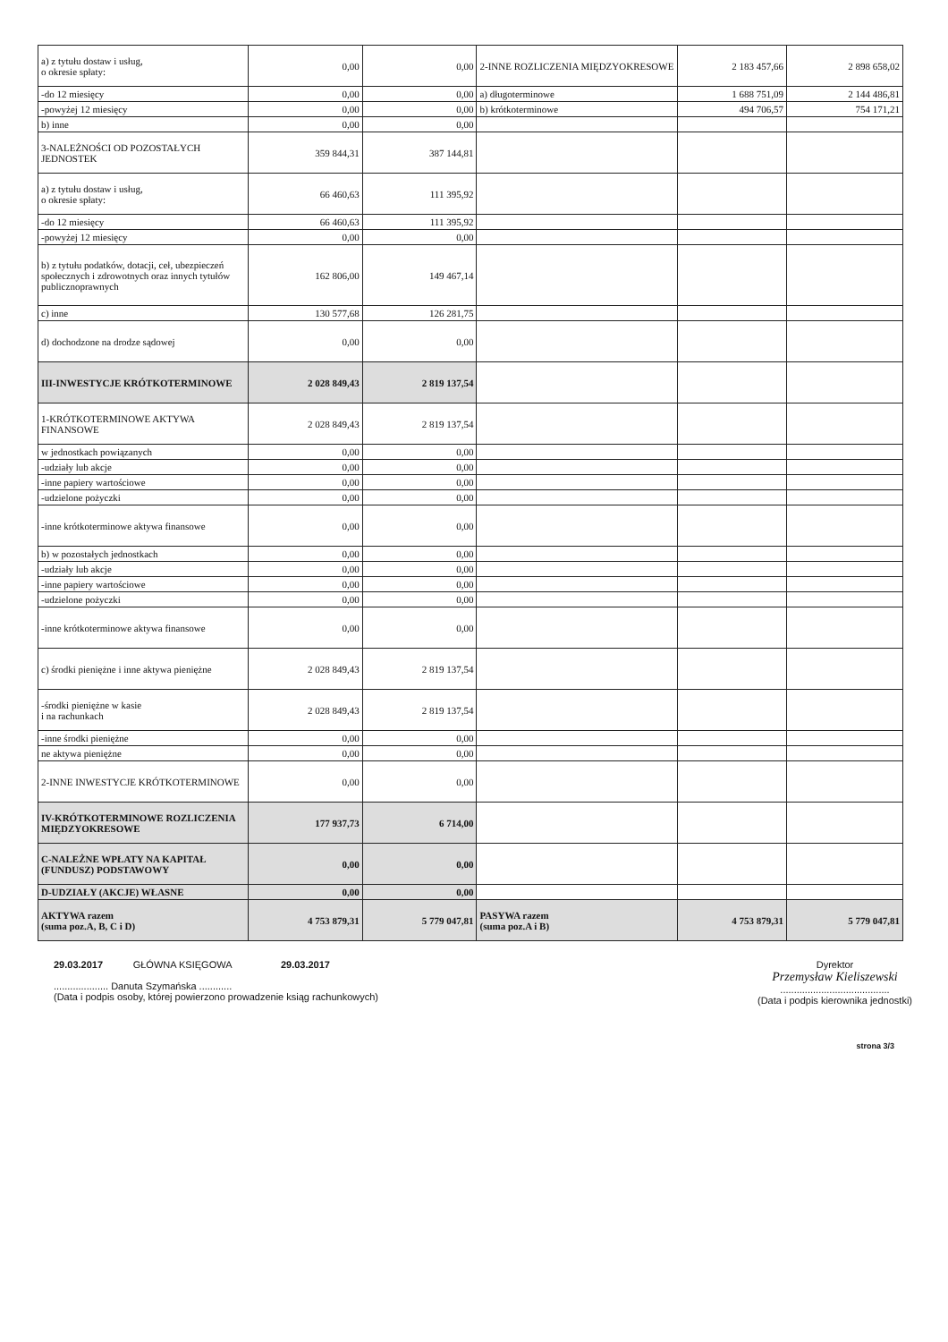| a) z tytułu dostaw i usług, o okresie spłaty: | 0,00 | 0,00 | 2-INNE ROZLICZENIA MIĘDZYOKRESOWE | 2 183 457,66 | 2 898 658,02 |
| -do 12 miesięcy | 0,00 | 0,00 | a) długoterminowe | 1 688 751,09 | 2 144 486,81 |
| -powyżej 12 miesięcy | 0,00 | 0,00 | b) krótkoterminowe | 494 706,57 | 754 171,21 |
| b) inne | 0,00 | 0,00 | | | |
| 3-NALEŻNOŚCI OD POZOSTAŁYCH JEDNOSTEK | 359 844,31 | 387 144,81 | | | |
| a) z tytułu dostaw i usług, o okresie spłaty: | 66 460,63 | 111 395,92 | | | |
| -do 12 miesięcy | 66 460,63 | 111 395,92 | | | |
| -powyżej 12 miesięcy | 0,00 | 0,00 | | | |
| b) z tytułu podatków, dotacji, ceł, ubezpieczeń społecznych i zdrowotnych oraz innych tytułów publicznoprawnych | 162 806,00 | 149 467,14 | | | |
| c) inne | 130 577,68 | 126 281,75 | | | |
| d) dochodzone na drodze sądowej | 0,00 | 0,00 | | | |
| III-INWESTYCJE KRÓTKOTERMINOWE | 2 028 849,43 | 2 819 137,54 | | | |
| 1-KRÓTKOTERMINOWE AKTYWA FINANSOWE | 2 028 849,43 | 2 819 137,54 | | | |
| w jednostkach powiązanych | 0,00 | 0,00 | | | |
| -udziały lub akcje | 0,00 | 0,00 | | | |
| -inne papiery wartościowe | 0,00 | 0,00 | | | |
| -udzielone pożyczki | 0,00 | 0,00 | | | |
| -inne krótkoterminowe aktywa finansowe | 0,00 | 0,00 | | | |
| b) w pozostałych jednostkach | 0,00 | 0,00 | | | |
| -udziały lub akcje | 0,00 | 0,00 | | | |
| -inne papiery wartościowe | 0,00 | 0,00 | | | |
| -udzielone pożyczki | 0,00 | 0,00 | | | |
| -inne krótkoterminowe aktywa finansowe | 0,00 | 0,00 | | | |
| c) środki pieniężne i inne aktywa pieniężne | 2 028 849,43 | 2 819 137,54 | | | |
| -środki pieniężne w kasie i na rachunkach | 2 028 849,43 | 2 819 137,54 | | | |
| -inne środki pieniężne | 0,00 | 0,00 | | | |
| ne aktywa pieniężne | 0,00 | 0,00 | | | |
| 2-INNE INWESTYCJE KRÓTKOTERMINOWE | 0,00 | 0,00 | | | |
| IV-KRÓTKOTERMINOWE ROZLICZENIA MIĘDZYOKRESOWE | 177 937,73 | 6 714,00 | | | |
| C-NALEŻNE WPŁATY NA KAPITAŁ (FUNDUSZ) PODSTAWOWY | 0,00 | 0,00 | | | |
| D-UDZIAŁY (AKCJE) WŁASNE | 0,00 | 0,00 | | | |
| AKTYWA razem (suma poz.A, B, C i D) | 4 753 879,31 | 5 779 047,81 | PASYWA razem (suma poz.A i B) | 4 753 879,31 | 5 779 047,81 |
29.03.2017 GŁÓWNA KSIĘGOWA 29.03.2017
.................... Danuta Szymańska ............
(Data i podpis osoby, której powierzono prowadzenie ksiąg rachunkowych)
Dyrektor
Przemysław Kieliszewski
........................................
(Data i podpis kierownika jednostki)
strona 3/3